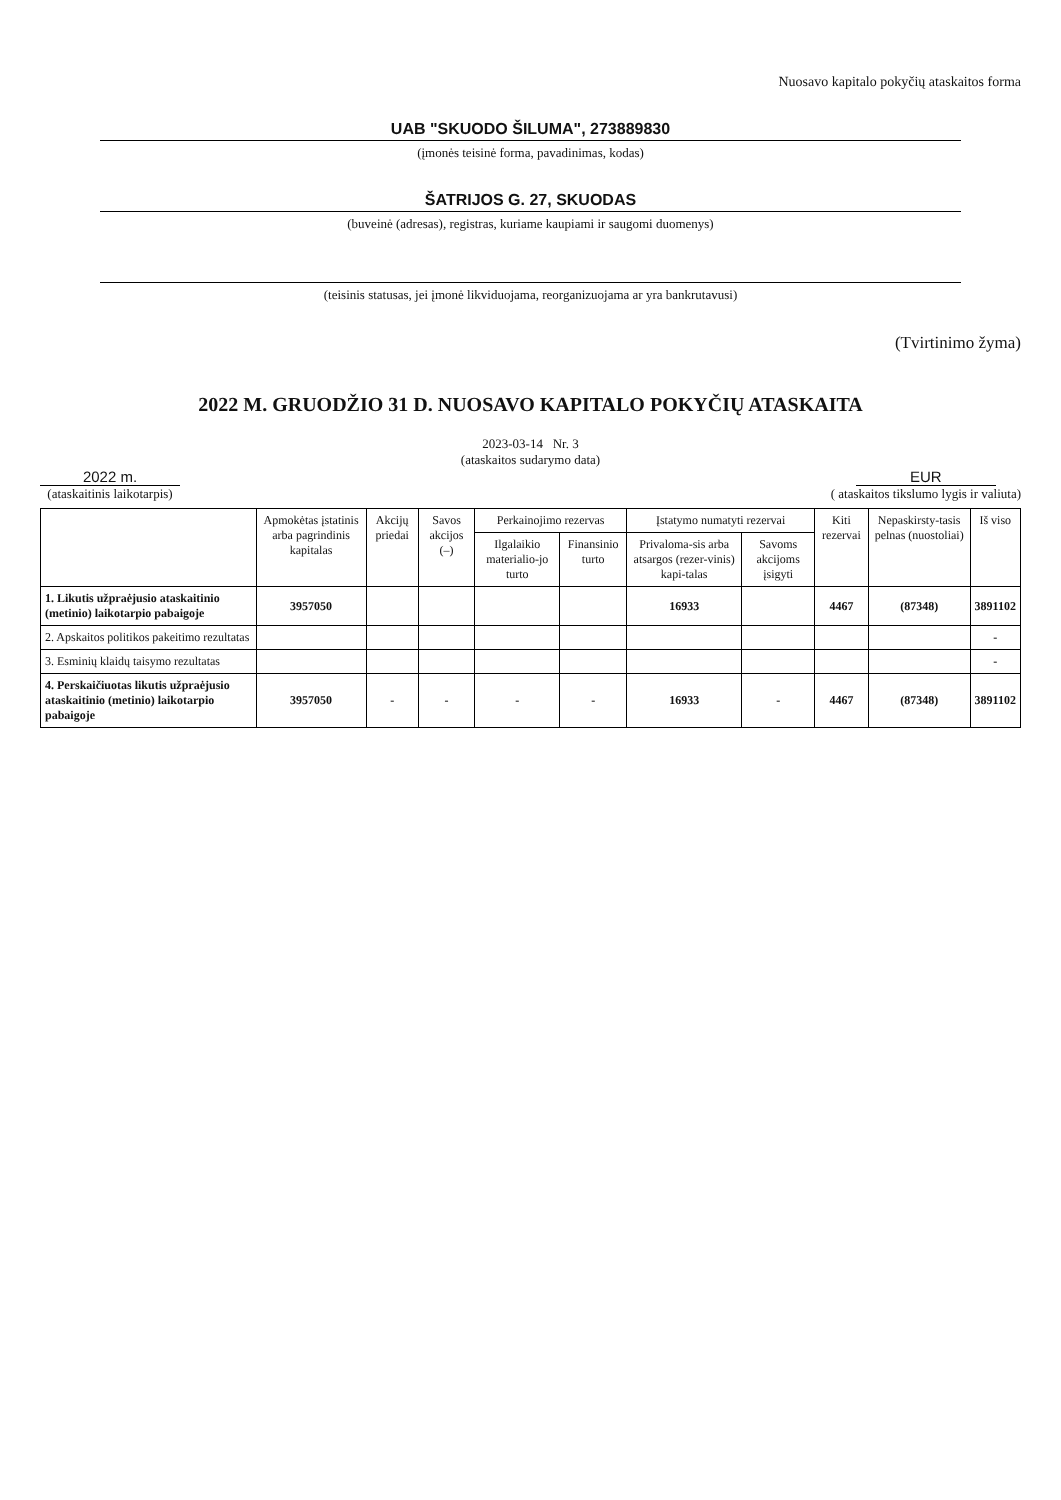Nuosavo kapitalo pokyčių ataskaitos forma
UAB "SKUODO ŠILUMA", 273889830
(įmonės teisinė forma, pavadinimas, kodas)
ŠATRIJOS G. 27, SKUODAS
(buveinė (adresas), registras, kuriame kaupiami ir saugomi duomenys)
(teisinis statusas, jei įmonė likviduojama, reorganizuojama ar yra bankrutavusi)
(Tvirtinimo žyma)
2022 M. GRUODŽIO 31 D. NUOSAVO KAPITALO POKYČIŲ ATASKAITA
2023-03-14 Nr. 3
(ataskaitos sudarymo data)
2022 m.
(ataskaitinis laikotarpis)
EUR
( ataskaitos tikslumo lygis ir valiuta)
| | Apmokėtas įstatinis arba pagrindinis kapitalas | Akcijų priedai | Savos akcijos (–) | Perkainojimo rezervas | | Įstatymo numatyti rezervai | | Kiti rezervai | Nepaskirsty-tasis pelnas (nuostoliai) | Iš viso |
| --- | --- | --- | --- | --- | --- | --- | --- | --- | --- | --- |
| | | | | Ilgalaikio materialio-jo turto | Finansinio turto | Privaloma-sis arba atsargos (rezer-vinis) kapi-talas | Savoms akcijoms įsigyti | | | |
| 1. Likutis užpraėjusio ataskaitinio (metinio) laikotarpio pabaigoje | 3957050 | | | | | 16933 | | 4467 | (87348) | 3891102 |
| 2. Apskaitos politikos pakeitimo rezultatas | | | | | | | | | | - |
| 3. Esminių klaidų taisymo rezultatas | | | | | | | | | | - |
| 4. Perskaičiuotas likutis užpraėjusio ataskaitinio (metinio) laikotarpio pabaigoje | 3957050 | - | - | - | - | 16933 | - | 4467 | (87348) | 3891102 |